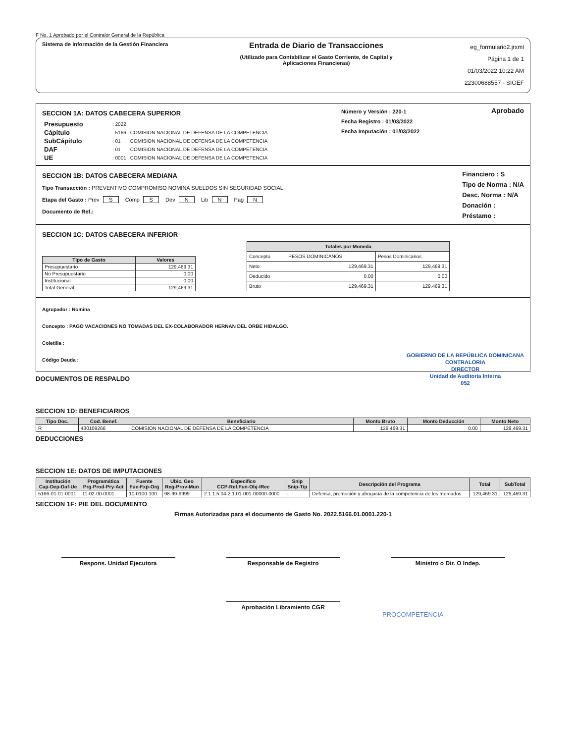F No. 1 Aprobado por el Contralor General de la República
Sistema de Información de la Gestión Financiera
Entrada de Diario de Transacciones
(Utilizado para Contabilizar el Gasto Corriente, de Capital y
Aplicaciones Financieras)
eg_formulario2.jrxml
Página 1 de 1
01/03/2022 10:22 AM
22300688557 - SIGEF
SECCION 1A: DATOS CABECERA SUPERIOR
| Presupuesto | : 2022 | |
| Cápitulo | : 5166 | COMISION NACIONAL DE DEFENSA DE LA COMPETENCIA |
| SubCápitulo | : 01 | COMISION NACIONAL DE DEFENSA DE LA COMPETENCIA |
| DAF | : 01 | COMISION NACIONAL DE DEFENSA DE LA COMPETENCIA |
| UE | : 0001 | COMISION NACIONAL DE DEFENSA DE LA COMPETENCIA |
Número y Versión : 220-1
Fecha Registro : 01/03/2022
Fecha Imputación : 01/03/2022
Aprobado
SECCION 1B: DATOS CABECERA MEDIANA
Tipo Transacción : PREVENTIVO COMPROMISO NOMINA SUELDOS SIN SEGURIDAD SOCIAL
Etapa del Gasto : Prev S Comp S Dev N Lib N Pag N
Documento de Ref.:
Financiero : S
Tipo de Norma : N/A
Desc. Norma : N/A
Donación :
Préstamo :
SECCION 1C: DATOS CABECERA INFERIOR
| Tipo de Gasto | Valores |
| --- | --- |
| Presupuestario | 129,469.31 |
| No Presupuestario | 0.00 |
| Institucional | 0.00 |
| Total General | 129,469.31 |
| Totales por Moneda | | |
| --- | --- | --- |
| Concepto | PESOS DOMINICANOS | Pesos Dominicanos |
| Neto | 129,469.31 | 129,469.31 |
| Deducido | 0.00 | 0.00 |
| Bruto | 129,469.31 | 129,469.31 |
Agrupador : Nomina
Concepto : PAGO VACACIONES NO TOMADAS DEL EX-COLABORADOR HERNAN DEL ORBE HIDALGO.
Coletilla :
Código Deuda : GOBIERNO DE LA REPÚBLICA DOMINICANA
CONTRALORIA
DIRECTOR
Unidad de Auditoria Interna
052
DOCUMENTOS DE RESPALDO
SECCION 1D: BENEFICIARIOS
| Tipo Doc. | Cod. Benef. | Beneficiario | Monto Bruto | Monto Deducción | Monto Neto |
| --- | --- | --- | --- | --- | --- |
| R | 430109266 | COMISION NACIONAL DE DEFENSA DE LA COMPETENCIA | 129,469.31 | 0.00 | 129,469.31 |
DEDUCCIONES
SECCION 1E: DATOS DE IMPUTACIONES
| Institución Cap-Dep-Daf-Ue | Programática Prg-Prod-Pry-Act | Fuente Fue-Fxp-Org | Ubic. Geo Reg-Prov-Mun | Especifico CCP-Ref.Fun-Obj-IRec | Snip Snip-Tip | Descripción del Programa | Total | SubTotal |
| --- | --- | --- | --- | --- | --- | --- | --- | --- |
| 5166-01-01-0001 | 11-02-00-0001 | 10-0100-100 | 98-99-9999 | 2.1.1.5.04-2.1.01-001-00000-0000 | - | Defensa, promoción y abogacía de la competencia de los mercados | 129,469.31 | 129,469.31 |
SECCION 1F: PIE DEL DOCUMENTO
Firmas Autorizadas para el documento de Gasto No. 2022.5166.01.0001.220-1
Respons. Unidad Ejecutora Responsable de Registro Ministro o Dir. O Indep.
Aprobación Libramiento CGR
PROCOMPETENCIA